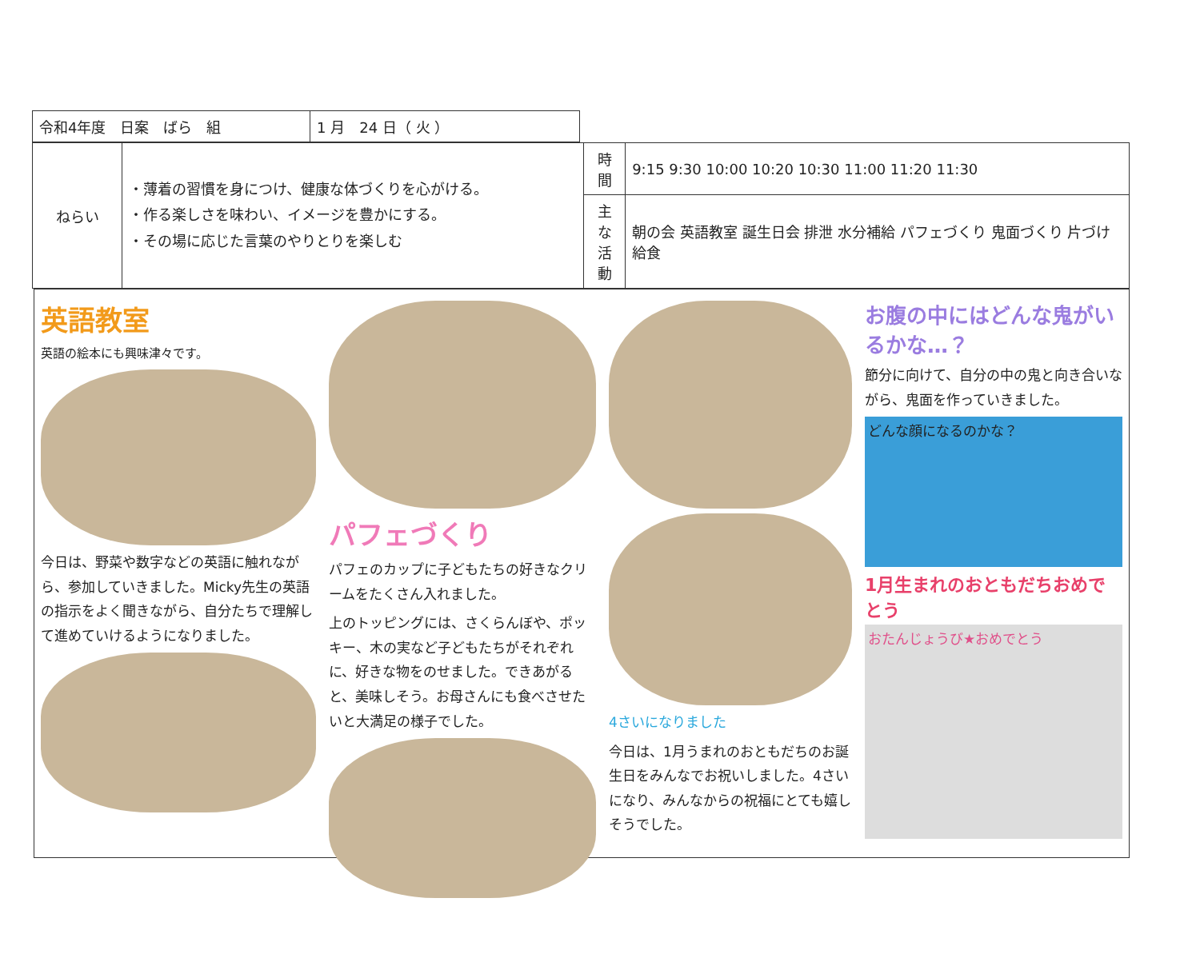| 令和4年度 日案 ばら 組 | 1 月 24 日（ 火 ） |
| ねらい | ・薄着の習慣を身につけ、健康な体づくりを心がける。 ・作る楽しさを味わい、イメージを豊かにする。 ・その場に応じた言葉のやりとりを楽しむ | 時間 | 9:15 9:30 10:00 10:20 10:30 11:00 11:20 11:30 |
| | | 主な 活動 | 朝の会 英語教室 誕生日会 排泄 水分補給 パフェづくり 鬼面づくり 片づけ 給食 |
英語教室
英語の絵本にも興味津々です。
今日は、野菜や数字などの英語に触れながら、参加していきました。Micky先生の英語の指示をよく聞きながら、自分たちで理解して進めていけるようになりました。
パフェづくり
パフェのカップに子どもたちの好きなクリームをたくさん入れました。
上のトッピングには、さくらんぼや、ポッキー、木の実など子どもたちがそれぞれに、好きな物をのせました。できあがると、美味しそう。お母さんにも食べさせたいと大満足の様子でした。
4さいになりました
今日は、1月うまれのおともだちのお誕生日をみんなでお祝いしました。4さいになり、みんなからの祝福にとても嬉しそうでした。
お腹の中にはどんな鬼がいるかな…？
節分に向けて、自分の中の鬼と向き合いながら、鬼面を作っていきました。
どんな顔になるのかな？
1月生まれのおともだちおめでとう
おたんじょうび★おめでとう